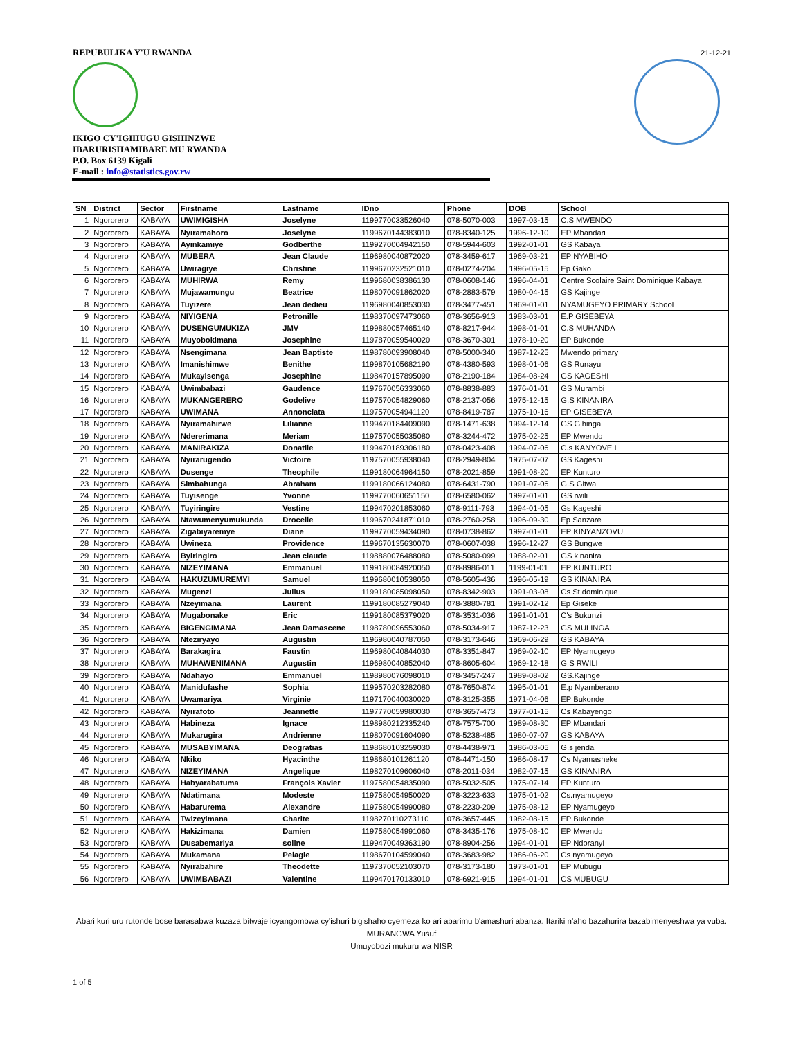REPUBULIKA Y'U RWANDA
IKIGO CY'IGIHUGU GISHINZWE
IBARURISHAMIBARE MU RWANDA
P.O. Box 6139 Kigali
E-mail : info@statistics.gov.rw
21-12-21
| SN | District | Sector | Firstname | Lastname | IDno | Phone | DOB | School |
| --- | --- | --- | --- | --- | --- | --- | --- | --- |
| 1 | Ngororero | KABAYA | UWIMIGISHA | Joselyne | 1199770033526040 | 078-5070-003 | 1997-03-15 | C.S MWENDO |
| 2 | Ngororero | KABAYA | Nyiramahoro | Joselyne | 1199670144383010 | 078-8340-125 | 1996-12-10 | EP Mbandari |
| 3 | Ngororero | KABAYA | Ayinkamiye | Godberthe | 1199270004942150 | 078-5944-603 | 1992-01-01 | GS Kabaya |
| 4 | Ngororero | KABAYA | MUBERA | Jean Claude | 1196980040872020 | 078-3459-617 | 1969-03-21 | EP NYABIHO |
| 5 | Ngororero | KABAYA | Uwiragiye | Christine | 1199670232521010 | 078-0274-204 | 1996-05-15 | Ep Gako |
| 6 | Ngororero | KABAYA | MUHIRWA | Remy | 1199680038386130 | 078-0608-146 | 1996-04-01 | Centre Scolaire Saint Dominique Kabaya |
| 7 | Ngororero | KABAYA | Mujawamungu | Beatrice | 1198070091862020 | 078-2883-579 | 1980-04-15 | GS Kajinge |
| 8 | Ngororero | KABAYA | Tuyizere | Jean dedieu | 1196980040853030 | 078-3477-451 | 1969-01-01 | NYAMUGEYO PRIMARY School |
| 9 | Ngororero | KABAYA | NIYIGENA | Petronille | 1198370097473060 | 078-3656-913 | 1983-03-01 | E.P GISEBEYA |
| 10 | Ngororero | KABAYA | DUSENGUMUKIZA | JMV | 1199880057465140 | 078-8217-944 | 1998-01-01 | C.S MUHANDA |
| 11 | Ngororero | KABAYA | Muyobokimana | Josephine | 1197870059540020 | 078-3670-301 | 1978-10-20 | EP Bukonde |
| 12 | Ngororero | KABAYA | Nsengimana | Jean Baptiste | 1198780093908040 | 078-5000-340 | 1987-12-25 | Mwendo primary |
| 13 | Ngororero | KABAYA | Imanishimwe | Benithe | 1199870105682190 | 078-4380-593 | 1998-01-06 | GS Runayu |
| 14 | Ngororero | KABAYA | Mukayisenga | Josephine | 1198470157895090 | 078-2190-184 | 1984-08-24 | GS KAGESHI |
| 15 | Ngororero | KABAYA | Uwimbabazi | Gaudence | 1197670056333060 | 078-8838-883 | 1976-01-01 | GS Murambi |
| 16 | Ngororero | KABAYA | MUKANGERERO | Godelive | 1197570054829060 | 078-2137-056 | 1975-12-15 | G.S KINANIRA |
| 17 | Ngororero | KABAYA | UWIMANA | Annonciata | 1197570054941120 | 078-8419-787 | 1975-10-16 | EP GISEBEYA |
| 18 | Ngororero | KABAYA | Nyiramahirwe | Lilianne | 1199470184409090 | 078-1471-638 | 1994-12-14 | GS Gihinga |
| 19 | Ngororero | KABAYA | Ndererimana | Meriam | 1197570055035080 | 078-3244-472 | 1975-02-25 | EP Mwendo |
| 20 | Ngororero | KABAYA | MANIRAKIZA | Donatile | 1199470189306180 | 078-0423-408 | 1994-07-06 | C.s KANYOVE I |
| 21 | Ngororero | KABAYA | Nyirarugendo | Victoire | 1197570055938040 | 078-2949-804 | 1975-07-07 | GS Kageshi |
| 22 | Ngororero | KABAYA | Dusenge | Theophile | 1199180064964150 | 078-2021-859 | 1991-08-20 | EP Kunturo |
| 23 | Ngororero | KABAYA | Simbahunga | Abraham | 1199180066124080 | 078-6431-790 | 1991-07-06 | G.S Gitwa |
| 24 | Ngororero | KABAYA | Tuyisenge | Yvonne | 1199770060651150 | 078-6580-062 | 1997-01-01 | GS rwili |
| 25 | Ngororero | KABAYA | Tuyiringire | Vestine | 1199470201853060 | 078-9111-793 | 1994-01-05 | Gs Kageshi |
| 26 | Ngororero | KABAYA | Ntawumenyumukunda | Drocelle | 1199670241871010 | 078-2760-258 | 1996-09-30 | Ep Sanzare |
| 27 | Ngororero | KABAYA | Zigabiyaremye | Diane | 1199770059434090 | 078-0738-862 | 1997-01-01 | EP KINYANZOVU |
| 28 | Ngororero | KABAYA | Uwineza | Providence | 1199670135630070 | 078-0607-038 | 1996-12-27 | GS Bungwe |
| 29 | Ngororero | KABAYA | Byiringiro | Jean claude | 1198880076488080 | 078-5080-099 | 1988-02-01 | GS kinanira |
| 30 | Ngororero | KABAYA | NIZEYIMANA | Emmanuel | 1199180084920050 | 078-8986-011 | 1199-01-01 | EP KUNTURO |
| 31 | Ngororero | KABAYA | HAKUZUMUREMYI | Samuel | 1199680010538050 | 078-5605-436 | 1996-05-19 | GS KINANIRA |
| 32 | Ngororero | KABAYA | Mugenzi | Julius | 1199180085098050 | 078-8342-903 | 1991-03-08 | Cs St dominique |
| 33 | Ngororero | KABAYA | Nzeyimana | Laurent | 1199180085279040 | 078-3880-781 | 1991-02-12 | Ep Giseke |
| 34 | Ngororero | KABAYA | Mugabonake | Eric | 1199180085379020 | 078-3531-036 | 1991-01-01 | C's Bukunzi |
| 35 | Ngororero | KABAYA | BIGENGIMANA | Jean Damascene | 1198780096553060 | 078-5034-917 | 1987-12-23 | GS MULINGA |
| 36 | Ngororero | KABAYA | Nteziryayo | Augustin | 1196980040787050 | 078-3173-646 | 1969-06-29 | GS KABAYA |
| 37 | Ngororero | KABAYA | Barakagira | Faustin | 1196980040844030 | 078-3351-847 | 1969-02-10 | EP Nyamugeyo |
| 38 | Ngororero | KABAYA | MUHAWENIMANA | Augustin | 1196980040852040 | 078-8605-604 | 1969-12-18 | G S RWILI |
| 39 | Ngororero | KABAYA | Ndahayo | Emmanuel | 1198980076098010 | 078-3457-247 | 1989-08-02 | GS.Kajinge |
| 40 | Ngororero | KABAYA | Manidufashe | Sophia | 1199570203282080 | 078-7650-874 | 1995-01-01 | E.p Nyamberano |
| 41 | Ngororero | KABAYA | Uwamariya | Virginie | 1197170040030020 | 078-3125-355 | 1971-04-06 | EP Bukonde |
| 42 | Ngororero | KABAYA | Nyirafoto | Jeannette | 1197770059980030 | 078-3657-473 | 1977-01-15 | Cs Kabayengo |
| 43 | Ngororero | KABAYA | Habineza | Ignace | 1198980212335240 | 078-7575-700 | 1989-08-30 | EP Mbandari |
| 44 | Ngororero | KABAYA | Mukarugira | Andrienne | 1198070091604090 | 078-5238-485 | 1980-07-07 | GS KABAYA |
| 45 | Ngororero | KABAYA | MUSABYIMANA | Deogratias | 1198680103259030 | 078-4438-971 | 1986-03-05 | G.s jenda |
| 46 | Ngororero | KABAYA | Nkiko | Hyacinthe | 1198680101261120 | 078-4471-150 | 1986-08-17 | Cs Nyamasheke |
| 47 | Ngororero | KABAYA | NIZEYIMANA | Angelique | 1198270109606040 | 078-2011-034 | 1982-07-15 | GS KINANIRA |
| 48 | Ngororero | KABAYA | Habyarabatuma | François Xavier | 1197580054835090 | 078-5032-505 | 1975-07-14 | EP Kunturo |
| 49 | Ngororero | KABAYA | Ndatimana | Modeste | 1197580054950020 | 078-3223-633 | 1975-01-02 | Cs.nyamugeyo |
| 50 | Ngororero | KABAYA | Habarurema | Alexandre | 1197580054990080 | 078-2230-209 | 1975-08-12 | EP Nyamugeyo |
| 51 | Ngororero | KABAYA | Twizeyimana | Charite | 1198270110273110 | 078-3657-445 | 1982-08-15 | EP Bukonde |
| 52 | Ngororero | KABAYA | Hakizimana | Damien | 1197580054991060 | 078-3435-176 | 1975-08-10 | EP Mwendo |
| 53 | Ngororero | KABAYA | Dusabemariya | soline | 1199470049363190 | 078-8904-256 | 1994-01-01 | EP Ndoranyi |
| 54 | Ngororero | KABAYA | Mukamana | Pelagie | 1198670104599040 | 078-3683-982 | 1986-06-20 | Cs nyamugeyo |
| 55 | Ngororero | KABAYA | Nyirabahire | Theodette | 1197370052103070 | 078-3173-180 | 1973-01-01 | EP Mubugu |
| 56 | Ngororero | KABAYA | UWIMBABAZI | Valentine | 1199470170133010 | 078-6921-915 | 1994-01-01 | CS MUBUGU |
Abari kuri uru rutonde bose barasabwa kuzaza bitwaje icyangombwa cy'ishuri bigishaho cyemeza ko ari abarimu b'amashuri abanza. Itariki n'aho bazahurira bazabimenyeshwa ya vuba.
MURANGWA Yusuf
Umuyobozi mukuru wa NISR
1 of 5